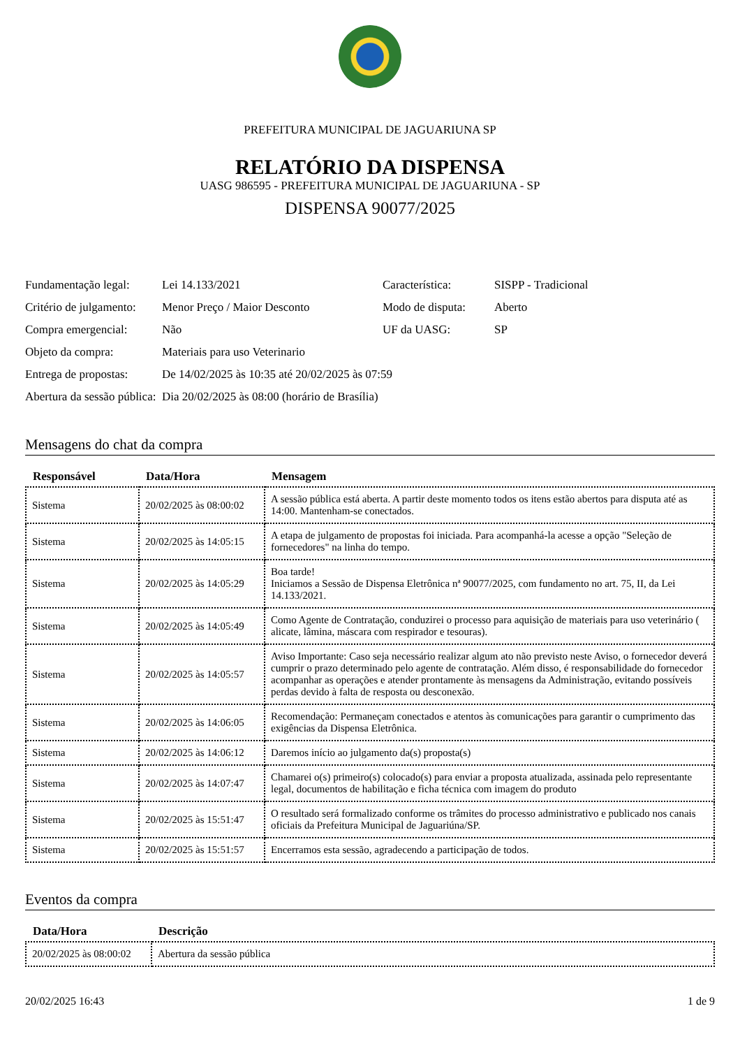PREFEITURA MUNICIPAL DE JAGUARIUNA SP
RELATÓRIO DA DISPENSA
UASG 986595 - PREFEITURA MUNICIPAL DE JAGUARIUNA - SP
DISPENSA 90077/2025
| Fundamentação legal: | Lei 14.133/2021 | Característica: | SISPP - Tradicional |
| Critério de julgamento: | Menor Preço / Maior Desconto | Modo de disputa: | Aberto |
| Compra emergencial: | Não | UF da UASG: | SP |
| Objeto da compra: | Materiais para uso Veterinario | | |
| Entrega de propostas: | De 14/02/2025 às 10:35 até 20/02/2025 às 07:59 | | |
| Abertura da sessão pública: | Dia 20/02/2025 às 08:00 (horário de Brasília) | | |
Mensagens do chat da compra
| Responsável | Data/Hora | Mensagem |
| --- | --- | --- |
| Sistema | 20/02/2025 às 08:00:02 | A sessão pública está aberta. A partir deste momento todos os itens estão abertos para disputa até as 14:00. Mantenham-se conectados. |
| Sistema | 20/02/2025 às 14:05:15 | A etapa de julgamento de propostas foi iniciada. Para acompanhá-la acesse a opção "Seleção de fornecedores" na linha do tempo. |
| Sistema | 20/02/2025 às 14:05:29 | Boa tarde! Iniciamos a Sessão de Dispensa Eletrônica nª 90077/2025, com fundamento no art. 75, II, da Lei 14.133/2021. |
| Sistema | 20/02/2025 às 14:05:49 | Como Agente de Contratação, conduzirei o processo para aquisição de materiais para uso veterinário ( alicate, lâmina, máscara com respirador e tesouras). |
| Sistema | 20/02/2025 às 14:05:57 | Aviso Importante: Caso seja necessário realizar algum ato não previsto neste Aviso, o fornecedor deverá cumprir o prazo determinado pelo agente de contratação. Além disso, é responsabilidade do fornecedor acompanhar as operações e atender prontamente às mensagens da Administração, evitando possíveis perdas devido à falta de resposta ou desconexão. |
| Sistema | 20/02/2025 às 14:06:05 | Recomendação: Permaneçam conectados e atentos às comunicações para garantir o cumprimento das exigências da Dispensa Eletrônica. |
| Sistema | 20/02/2025 às 14:06:12 | Daremos início ao julgamento da(s) proposta(s) |
| Sistema | 20/02/2025 às 14:07:47 | Chamarei o(s) primeiro(s) colocado(s) para enviar a proposta atualizada, assinada pelo representante legal, documentos de habilitação e ficha técnica com imagem do produto |
| Sistema | 20/02/2025 às 15:51:47 | O resultado será formalizado conforme os trâmites do processo administrativo e publicado nos canais oficiais da Prefeitura Municipal de Jaguariúna/SP. |
| Sistema | 20/02/2025 às 15:51:57 | Encerramos esta sessão, agradecendo a participação de todos. |
Eventos da compra
| Data/Hora | Descrição |
| --- | --- |
| 20/02/2025 às 08:00:02 | Abertura da sessão pública |
20/02/2025 16:43 1 de 9